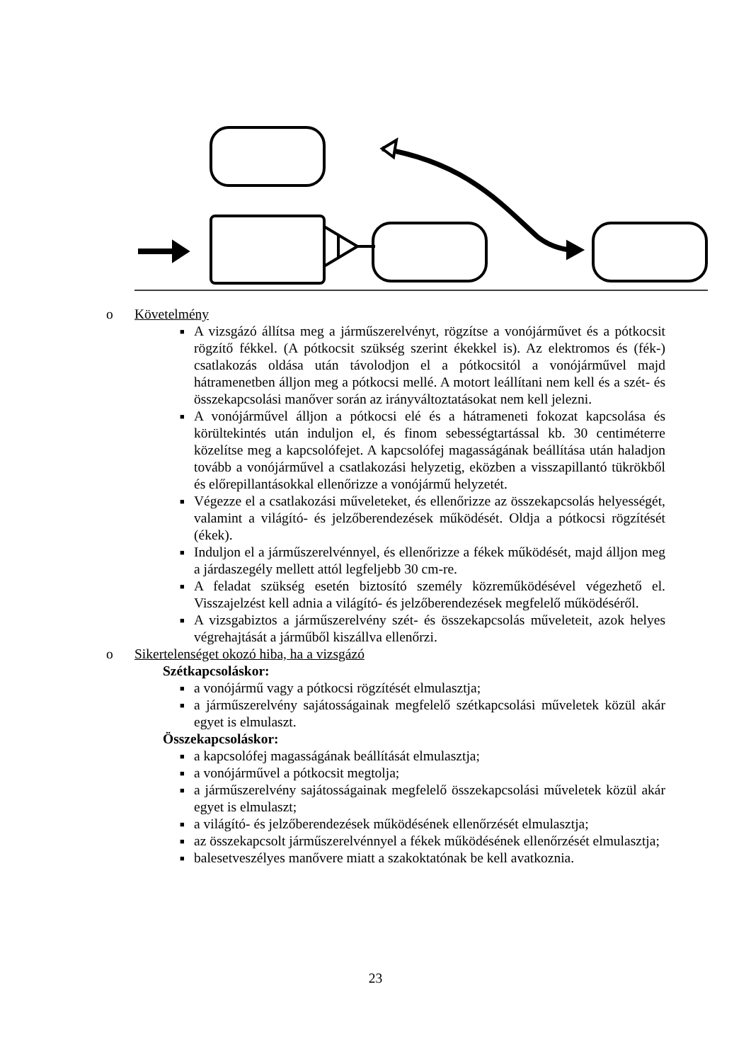o Követelmény
■ A vizsgázó állítsa meg a járműszerelvényt, rögzítse a vonójárművet és a pótkocsit rögzítő fékkel. (A pótkocsit szükség szerint ékekkel is). Az elektromos és (fék-) csatlakozás oldása után távolodjon el a pótkocsitól a vonójárművel majd hátramenetben álljon meg a pótkocsi mellé. A motort leállítani nem kell és a szét- és összekapcsolási manőver során az irányváltoztatásokat nem kell jelezni.
■ A vonójárművel álljon a pótkocsi elé és a hátrameneti fokozat kapcsolása és körültekintés után induljon el, és finom sebességtartással kb. 30 centiméterre közelítse meg a kapcsolófejet. A kapcsolófej magasságának beállítása után haladjon tovább a vonójárművel a csatlakozási helyzetig, eközben a visszapillantó tükrökből és előrepillantásokkal ellenőrizze a vonójármű helyzetét.
■ Végezze el a csatlakozási műveleteket, és ellenőrizze az összekapcsolás helyességét, valamint a világító- és jelzőberendezések működését. Oldja a pótkocsi rögzítését (ékek).
■ Induljon el a járműszerelvénnyel, és ellenőrizze a fékek működését, majd álljon meg a járdaszegély mellett attól legfeljebb 30 cm-re.
■ A feladat szükség esetén biztosító személy közreműködésével végezhető el. Visszajelzést kell adnia a világító- és jelzőberendezések megfelelő működéséről.
■ A vizsgabiztos a járműszerelvény szét- és összekapcsolás műveleteit, azok helyes végrehajtását a járműből kiszállva ellenőrzi.
o Sikertelenséget okozó hiba, ha a vizsgázó
Szétkapcsoláskor:
■ a vonójármű vagy a pótkocsi rögzítését elmulasztja;
■ a járműszerelvény sajátosságainak megfelelő szétkapcsolási műveletek közül akár egyet is elmulaszt.
Összekapcsoláskor:
■ a kapcsolófej magasságának beállítását elmulasztja;
■ a vonójárművel a pótkocsit megtolja;
■ a járműszerelvény sajátosságainak megfelelő összekapcsolási műveletek közül akár egyet is elmulaszt;
■ a világító- és jelzőberendezések működésének ellenőrzését elmulasztja;
■ az összekapcsolt járműszerelvénnyel a fékek működésének ellenőrzését elmulasztja;
■ balesetveszélyes manővere miatt a szakoktatónak be kell avatkoznia.
23